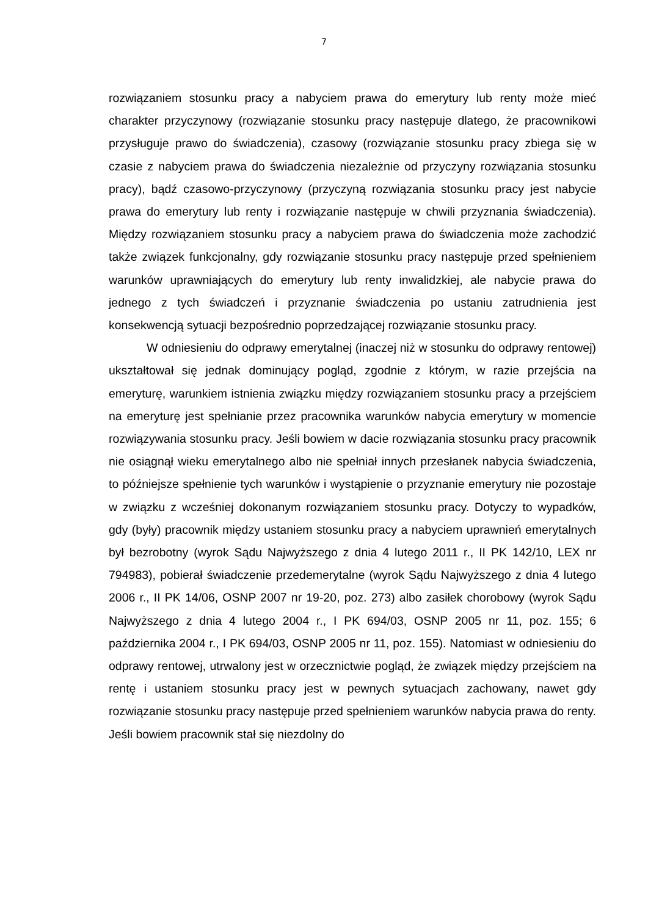7
rozwiązaniem stosunku pracy a nabyciem prawa do emerytury lub renty może mieć charakter przyczynowy (rozwiązanie stosunku pracy następuje dlatego, że pracownikowi przysługuje prawo do świadczenia), czasowy (rozwiązanie stosunku pracy zbiega się w czasie z nabyciem prawa do świadczenia niezależnie od przyczyny rozwiązania stosunku pracy), bądź czasowo-przyczynowy (przyczyną rozwiązania stosunku pracy jest nabycie prawa do emerytury lub renty i rozwiązanie następuje w chwili przyznania świadczenia). Między rozwiązaniem stosunku pracy a nabyciem prawa do świadczenia może zachodzić także związek funkcjonalny, gdy rozwiązanie stosunku pracy następuje przed spełnieniem warunków uprawniających do emerytury lub renty inwalidzkiej, ale nabycie prawa do jednego z tych świadczeń i przyznanie świadczenia po ustaniu zatrudnienia jest konsekwencją sytuacji bezpośrednio poprzedzającej rozwiązanie stosunku pracy.
W odniesieniu do odprawy emerytalnej (inaczej niż w stosunku do odprawy rentowej) ukształtował się jednak dominujący pogląd, zgodnie z którym, w razie przejścia na emeryturę, warunkiem istnienia związku między rozwiązaniem stosunku pracy a przejściem na emeryturę jest spełnianie przez pracownika warunków nabycia emerytury w momencie rozwiązywania stosunku pracy. Jeśli bowiem w dacie rozwiązania stosunku pracy pracownik nie osiągnął wieku emerytalnego albo nie spełniał innych przesłanek nabycia świadczenia, to późniejsze spełnienie tych warunków i wystąpienie o przyznanie emerytury nie pozostaje w związku z wcześniej dokonanym rozwiązaniem stosunku pracy. Dotyczy to wypadków, gdy (były) pracownik między ustaniem stosunku pracy a nabyciem uprawnień emerytalnych był bezrobotny (wyrok Sądu Najwyższego z dnia 4 lutego 2011 r., II PK 142/10, LEX nr 794983), pobierał świadczenie przedemerytalne (wyrok Sądu Najwyższego z dnia 4 lutego 2006 r., II PK 14/06, OSNP 2007 nr 19-20, poz. 273) albo zasiłek chorobowy (wyrok Sądu Najwyższego z dnia 4 lutego 2004 r., I PK 694/03, OSNP 2005 nr 11, poz. 155; 6 października 2004 r., I PK 694/03, OSNP 2005 nr 11, poz. 155). Natomiast w odniesieniu do odprawy rentowej, utrwalony jest w orzecznictwie pogląd, że związek między przejściem na rentę i ustaniem stosunku pracy jest w pewnych sytuacjach zachowany, nawet gdy rozwiązanie stosunku pracy następuje przed spełnieniem warunków nabycia prawa do renty. Jeśli bowiem pracownik stał się niezdolny do